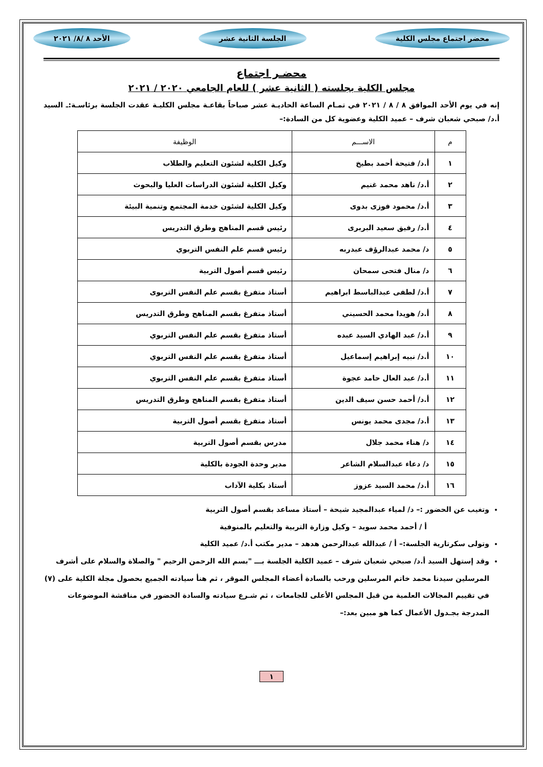محضر اجتماع مجلس الكلية الجلسة الثانية عشر الأحد ٨ /٨/ ٢٠٢١
محضـر اجتماع
مجلس الكلية بجلسته ( الثانية عشر ) للعام الجامعي ٢٠٢٠ / ٢٠٢١
إنه في يوم الأحد الموافق ٨ / ٨ / ٢٠٢١ في تمـام الساعة الحاديـة عشر صباحاً بقاعـة مجلس الكليـة عقدت الجلسة برئاسـة:ـ السيد أ.د/ صبحي شعبان شرف – عميد الكلية وعضوية كل من السادة:–
| م | الاســـم | الوظيفة |
| --- | --- | --- |
| ١ | أ.د/ فتيحة أحمد بطيخ | وكيل الكلية لشئون التعليم والطلاب |
| ٢ | أ.د/ ناهد محمد غنيم | وكيل الكلية لشئون الدراسات العليا والبحوث |
| ٣ | أ.د/ محمود فوزى بدوى | وكيل الكلية لشئون خدمة المجتمع وتنمية البيئة |
| ٤ | أ.د/ رفيق سعيد البربرى | رئيس قسم المناهج وطرق التدريس |
| ٥ | د/ محمد عبدالرؤف عبدربه | رئيس قسم علم النفس التربوي |
| ٦ | د/ منال فتحى سمحان | رئيس قسم أصول التربية |
| ٧ | أ.د/ لطفى عبدالباسط ابراهيم | أستاذ متفرغ بقسم علم النفس التربوى |
| ٨ | أ.د/ هويدا محمد الحسيني | أستاذ متفرغ بقسم المناهج وطرق التدريس |
| ٩ | أ.د/ عبد الهادي السيد عبده | أستاذ متفرغ بقسم علم النفس التربوي |
| ١٠ | أ.د/ نبيه إبراهيم إسماعيل | أستاذ متفرغ بقسم علم النفس التربوي |
| ١١ | أ.د/ عبد العال حامد عجوة | أستاذ متفرغ بقسم علم النفس التربوي |
| ١٢ | أ.د/ أحمد حسن سيف الدين | أستاذ متفرغ بقسم المناهج وطرق التدريس |
| ١٣ | أ.د/ مجدى محمد يونس | أستاذ متفرغ بقسم أصول التربية |
| ١٤ | د/ هناء محمد جلال | مدرس بقسم أصول التربية |
| ١٥ | د/ دعاء عبدالسلام الشاعر | مدير وحدة الجودة بالكلية |
| ١٦ | أ.د/ محمد السيد عزوز | أستاذ بكلية الآداب |
وتغيب عن الحضور :– د/ لمياء عبدالمجيد شيحة – أستاذ مساعد بقسم أصول التربية
أ / أحمد محمد سويد – وكيل وزارة التربية والتعليم بالمنوفية
وتولى سكرتارية الجلسة:– أ / عبدالله عبدالرحمن هدهد – مدير مكتب أ.د/ عميد الكلية
وقد إستهل السيد أ.د/ صبحي شعبان شرف – عميد الكلية الجلسة بـــ "بسم الله الرحمن الرحيم " والصلاة والسلام على أشرف المرسلين سيدنا محمد خاتم المرسلين ورحب بالسادة أعضاء المجلس الموقر ، ثم هنأ سيادته الجميع بحصول مجلة الكلية على (٧) في تقييم المجالات العلمية من قبل المجلس الأعلى للجامعات ، ثم شـرع سيادته والسادة الحضور في مناقشة الموضوعات المدرجة بجـدول الأعمال كما هو مبين بعد:–
١